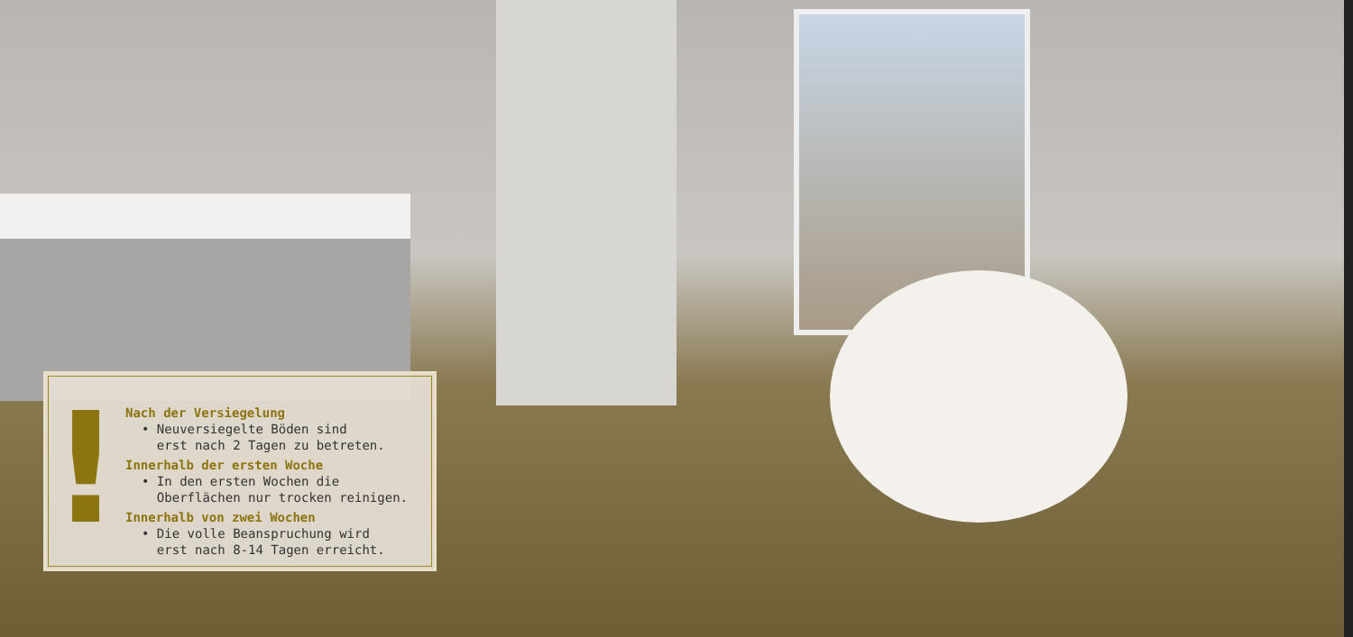!
Nach der Versiegelung
• Neuversiegelte Böden sind
erst nach 2 Tagen zu betreten.
Innerhalb der ersten Woche
• In den ersten Wochen die
Oberflächen nur trocken reinigen.
Innerhalb von zwei Wochen
• Die volle Beanspruchung wird
erst nach 8-14 Tagen erreicht.